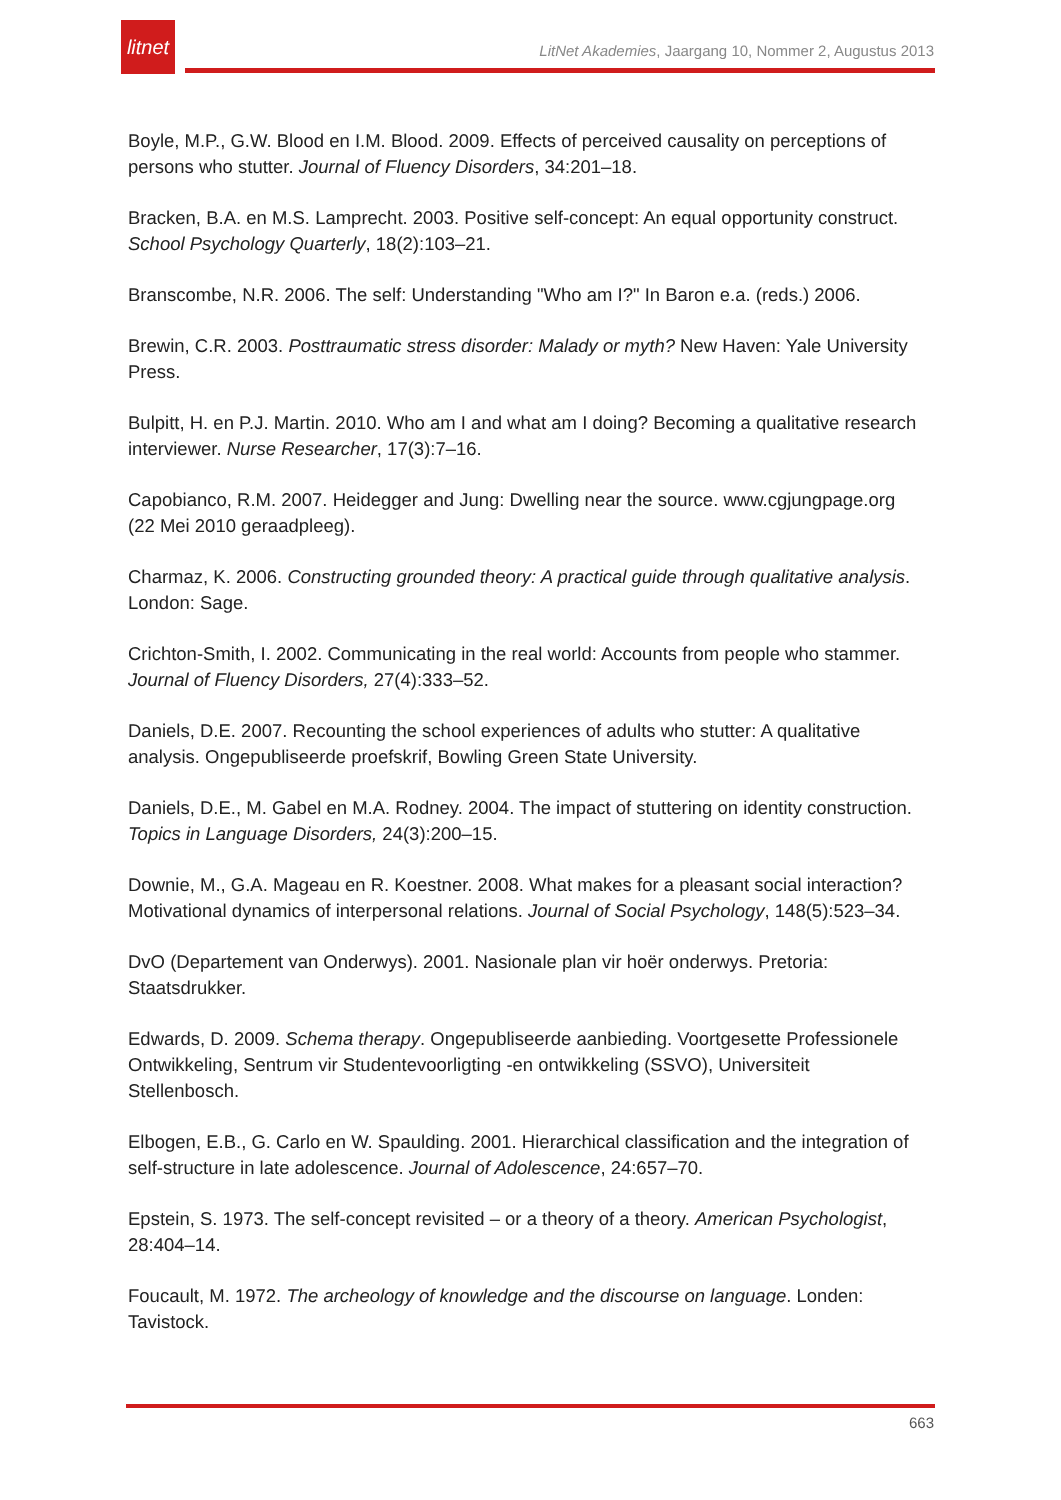litnet
LitNet Akademies, Jaargang 10, Nommer 2, Augustus 2013
Boyle, M.P., G.W. Blood en I.M. Blood. 2009. Effects of perceived causality on perceptions of persons who stutter. Journal of Fluency Disorders, 34:201–18.
Bracken, B.A. en M.S. Lamprecht. 2003. Positive self-concept: An equal opportunity construct. School Psychology Quarterly, 18(2):103–21.
Branscombe, N.R. 2006. The self: Understanding "Who am I?" In Baron e.a. (reds.) 2006.
Brewin, C.R. 2003. Posttraumatic stress disorder: Malady or myth? New Haven: Yale University Press.
Bulpitt, H. en P.J. Martin. 2010. Who am I and what am I doing? Becoming a qualitative research interviewer. Nurse Researcher, 17(3):7–16.
Capobianco, R.M. 2007. Heidegger and Jung: Dwelling near the source. www.cgjungpage.org (22 Mei 2010 geraadpleeg).
Charmaz, K. 2006. Constructing grounded theory: A practical guide through qualitative analysis. London: Sage.
Crichton-Smith, I. 2002. Communicating in the real world: Accounts from people who stammer. Journal of Fluency Disorders, 27(4):333–52.
Daniels, D.E. 2007. Recounting the school experiences of adults who stutter: A qualitative analysis. Ongepubliseerde proefskrif, Bowling Green State University.
Daniels, D.E., M. Gabel en M.A. Rodney. 2004. The impact of stuttering on identity construction. Topics in Language Disorders, 24(3):200–15.
Downie, M., G.A. Mageau en R. Koestner. 2008. What makes for a pleasant social interaction? Motivational dynamics of interpersonal relations. Journal of Social Psychology, 148(5):523–34.
DvO (Departement van Onderwys). 2001. Nasionale plan vir hoër onderwys. Pretoria: Staatsdrukker.
Edwards, D. 2009. Schema therapy. Ongepubliseerde aanbieding. Voortgesette Professionele Ontwikkeling, Sentrum vir Studentevoorligting -en ontwikkeling (SSVO), Universiteit Stellenbosch.
Elbogen, E.B., G. Carlo en W. Spaulding. 2001. Hierarchical classification and the integration of self-structure in late adolescence. Journal of Adolescence, 24:657–70.
Epstein, S. 1973. The self-concept revisited – or a theory of a theory. American Psychologist, 28:404–14.
Foucault, M. 1972. The archeology of knowledge and the discourse on language. Londen: Tavistock.
663